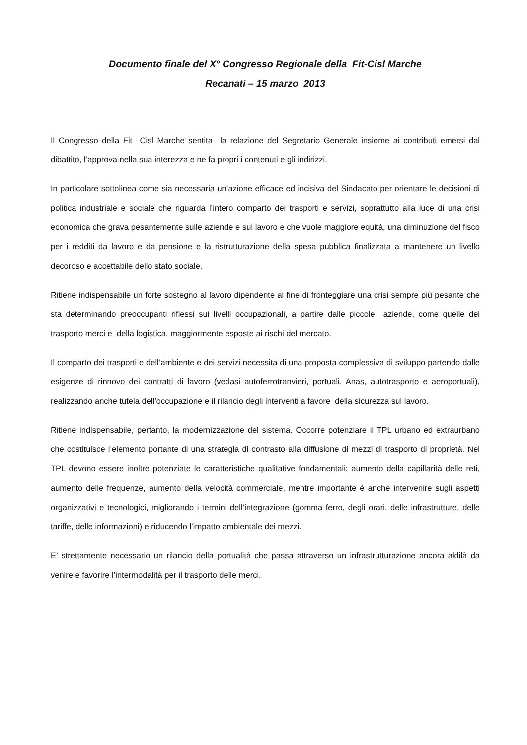Documento finale del X° Congresso Regionale della Fit-Cisl Marche
Recanati – 15 marzo 2013
Il Congresso della Fit Cisl Marche sentita la relazione del Segretario Generale insieme ai contributi emersi dal dibattito, l’approva nella sua interezza e ne fa propri i contenuti e gli indirizzi.
In particolare sottolinea come sia necessaria un’azione efficace ed incisiva del Sindacato per orientare le decisioni di politica industriale e sociale che riguarda l’intero comparto dei trasporti e servizi, soprattutto alla luce di una crisi economica che grava pesantemente sulle aziende e sul lavoro e che vuole maggiore equità, una diminuzione del fisco per i redditi da lavoro e da pensione e la ristrutturazione della spesa pubblica finalizzata a mantenere un livello decoroso e accettabile dello stato sociale.
Ritiene indispensabile un forte sostegno al lavoro dipendente al fine di fronteggiare una crisi sempre più pesante che sta determinando preoccupanti riflessi sui livelli occupazionali, a partire dalle piccole aziende, come quelle del trasporto merci e della logistica, maggiormente esposte ai rischi del mercato.
Il comparto dei trasporti e dell’ambiente e dei servizi necessita di una proposta complessiva di sviluppo partendo dalle esigenze di rinnovo dei contratti di lavoro (vedasi autoferrotranvieri, portuali, Anas, autotrasporto e aeroportuali), realizzando anche tutela dell’occupazione e il rilancio degli interventi a favore della sicurezza sul lavoro.
Ritiene indispensabile, pertanto, la modernizzazione del sistema. Occorre potenziare il TPL urbano ed extraurbano che costituisce l’elemento portante di una strategia di contrasto alla diffusione di mezzi di trasporto di proprietà. Nel TPL devono essere inoltre potenziate le caratteristiche qualitative fondamentali: aumento della capillarità delle reti, aumento delle frequenze, aumento della velocità commerciale, mentre importante è anche intervenire sugli aspetti organizzativi e tecnologici, migliorando i termini dell’integrazione (gomma ferro, degli orari, delle infrastrutture, delle tariffe, delle informazioni) e riducendo l’impatto ambientale dei mezzi.
E’ strettamente necessario un rilancio della portualità che passa attraverso un infrastrutturazione ancora aldilà da venire e favorire l’intermodalità per il trasporto delle merci.